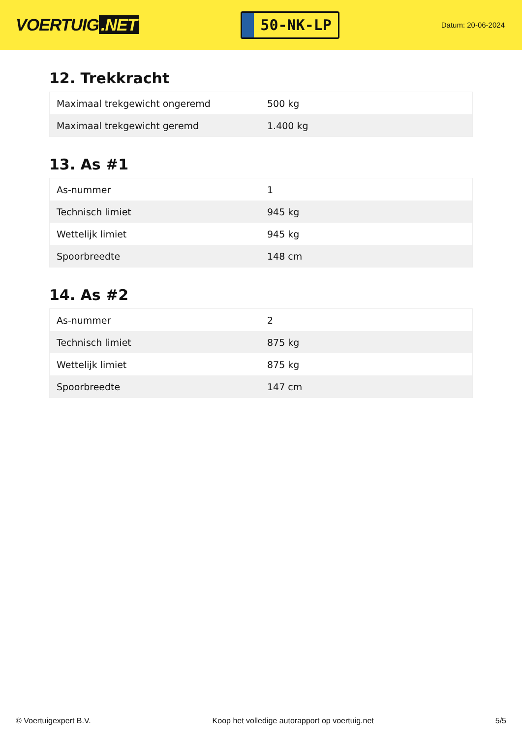VOERTUIG.NET
50-NK-LP
Datum: 20-06-2024
12. Trekkracht
| Maximaal trekgewicht ongeremd | 500 kg |
| Maximaal trekgewicht geremd | 1.400 kg |
13. As #1
| As-nummer | 1 |
| Technisch limiet | 945 kg |
| Wettelijk limiet | 945 kg |
| Spoorbreedte | 148 cm |
14. As #2
| As-nummer | 2 |
| Technisch limiet | 875 kg |
| Wettelijk limiet | 875 kg |
| Spoorbreedte | 147 cm |
© Voertuigexpert B.V. Koop het volledige autorapport op voertuig.net 5/5